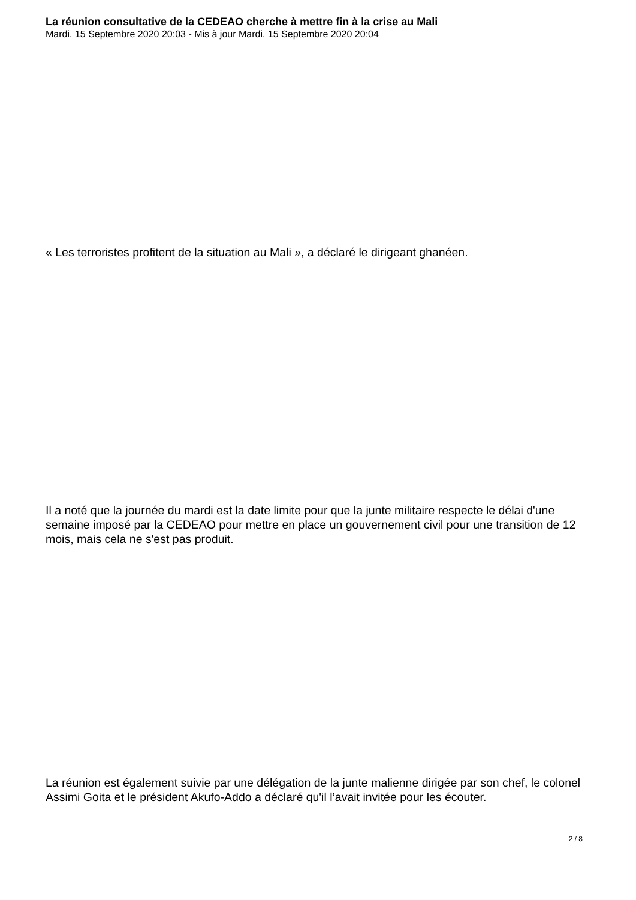La réunion consultative de la CEDEAO cherche à mettre fin à la crise au Mali
Mardi, 15 Septembre 2020 20:03 - Mis à jour Mardi, 15 Septembre 2020 20:04
« Les terroristes profitent de la situation au Mali », a déclaré le dirigeant ghanéen.
Il a noté que la journée du mardi est la date limite pour que la junte militaire respecte le délai d'une semaine imposé par la CEDEAO pour mettre en place un gouvernement civil pour une transition de 12 mois, mais cela ne s'est pas produit.
La réunion est également suivie par une délégation de la junte malienne dirigée par son chef, le colonel Assimi Goita et le président Akufo-Addo a déclaré qu'il l’avait invitée pour les écouter.
2 / 8